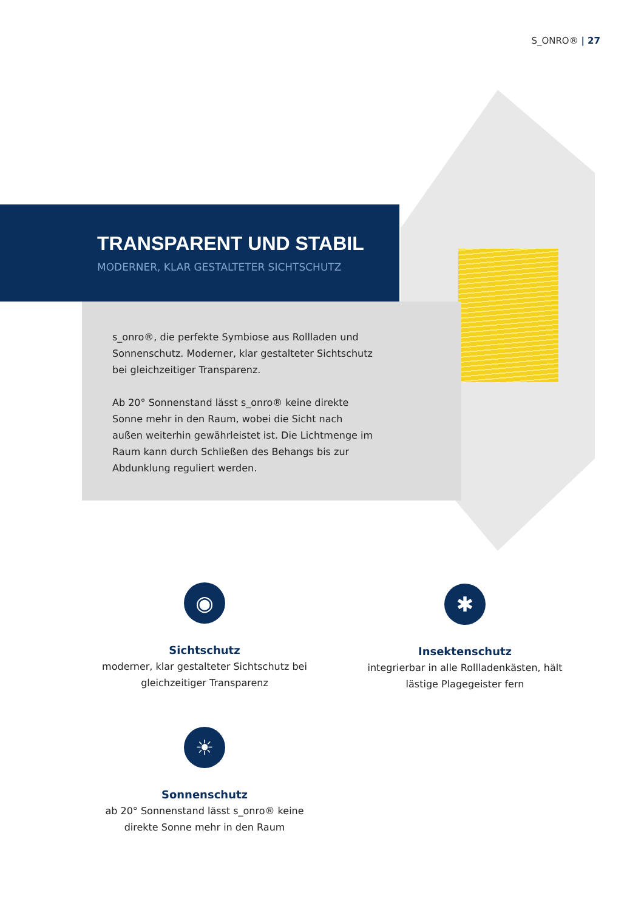S_ONRO® | 27
TRANSPARENT UND STABIL
MODERNER, KLAR GESTALTETER SICHTSCHUTZ
s_onro®, die perfekte Symbiose aus Rollladen und Sonnenschutz. Moderner, klar gestalteter Sichtschutz bei gleichzeitiger Transparenz.
Ab 20° Sonnenstand lässt s_onro® keine direkte Sonne mehr in den Raum, wobei die Sicht nach außen weiterhin gewährleistet ist. Die Lichtmenge im Raum kann durch Schließen des Behangs bis zur Abdunklung reguliert werden.
◉
Sichtschutz
moderner, klar gestalteter Sichtschutz bei gleichzeitiger Transparenz
✱
Insektenschutz
integrierbar in alle Rollladenkästen, hält lästige Plagegeister fern
☀
Sonnenschutz
ab 20° Sonnenstand lässt s_onro® keine direkte Sonne mehr in den Raum